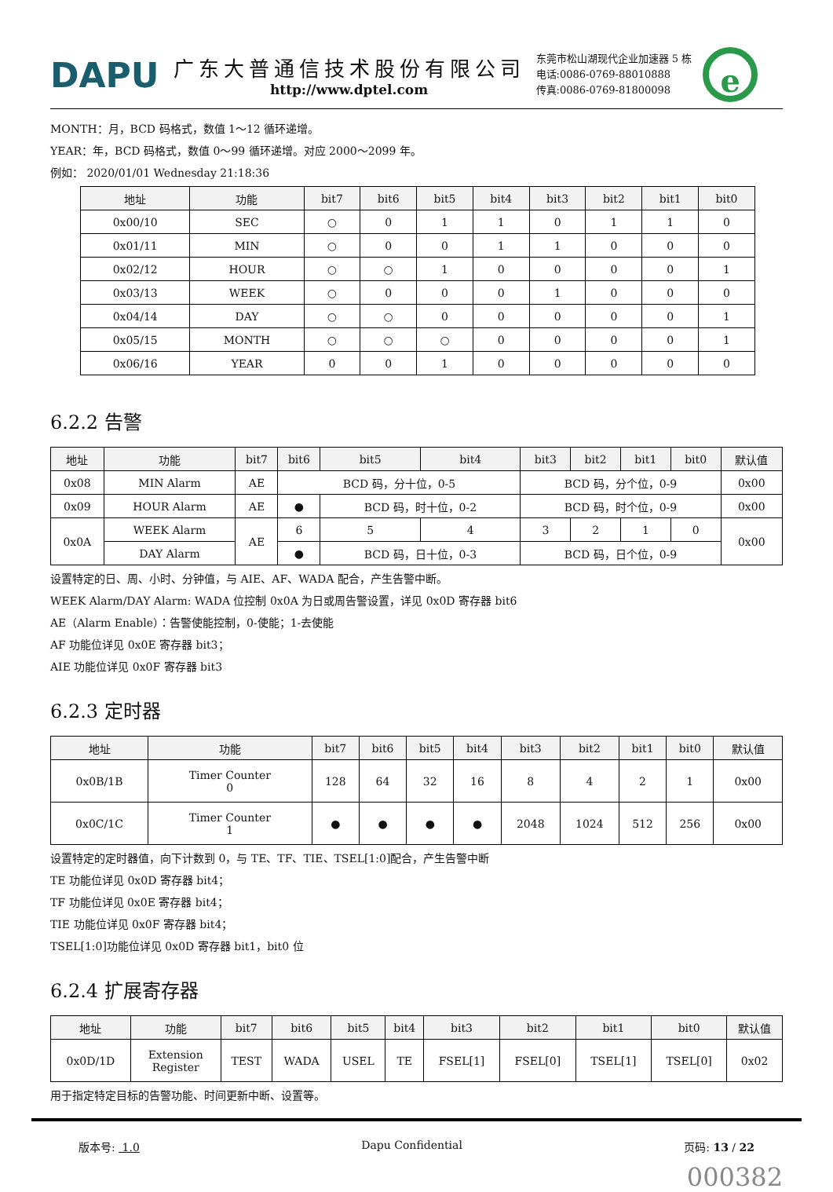DAPU
广东大普通信技术股份有限公司
http://www.dptel.com
东莞市松山湖现代企业加速器 5 栋
电话:0086-0769-88010888
传真:0086-0769-81800098
e
MONTH：月，BCD 码格式，数值 1～12 循环递增。
YEAR：年，BCD 码格式，数值 0～99 循环递增。对应 2000～2099 年。
例如： 2020/01/01 Wednesday 21:18:36
| 地址 | 功能 | bit7 | bit6 | bit5 | bit4 | bit3 | bit2 | bit1 | bit0 |
| --- | --- | --- | --- | --- | --- | --- | --- | --- | --- |
| 0x00/10 | SEC | ○ | 0 | 1 | 1 | 0 | 1 | 1 | 0 |
| 0x01/11 | MIN | ○ | 0 | 0 | 1 | 1 | 0 | 0 | 0 |
| 0x02/12 | HOUR | ○ | ○ | 1 | 0 | 0 | 0 | 0 | 1 |
| 0x03/13 | WEEK | ○ | 0 | 0 | 0 | 1 | 0 | 0 | 0 |
| 0x04/14 | DAY | ○ | ○ | 0 | 0 | 0 | 0 | 0 | 1 |
| 0x05/15 | MONTH | ○ | ○ | ○ | 0 | 0 | 0 | 0 | 1 |
| 0x06/16 | YEAR | 0 | 0 | 1 | 0 | 0 | 0 | 0 | 0 |
6.2.2 告警
| 地址 | 功能 | bit7 | bit6 | bit5 | bit4 | bit3 | bit2 | bit1 | bit0 | 默认值 |
| --- | --- | --- | --- | --- | --- | --- | --- | --- | --- | --- |
| 0x08 | MIN Alarm | AE | BCD 码，分十位，0-5 | | | BCD 码，分个位，0-9 | | | | 0x00 |
| 0x09 | HOUR Alarm | AE | ● | BCD 码，时十位，0-2 | | BCD 码，时个位，0-9 | | | | 0x00 |
| 0x0A | WEEK Alarm | AE | 6 | 5 | 4 | 3 | 2 | 1 | 0 | 0x00 |
| | DAY Alarm | | ● | BCD 码，日十位，0-3 | | BCD 码，日个位，0-9 | | | | |
设置特定的日、周、小时、分钟值，与 AIE、AF、WADA 配合，产生告警中断。
WEEK Alarm/DAY Alarm: WADA 位控制 0x0A 为日或周告警设置，详见 0x0D 寄存器 bit6
AE（Alarm Enable）：告警使能控制，0-使能；1-去使能
AF 功能位详见 0x0E 寄存器 bit3；
AIE 功能位详见 0x0F 寄存器 bit3
6.2.3 定时器
| 地址 | 功能 | bit7 | bit6 | bit5 | bit4 | bit3 | bit2 | bit1 | bit0 | 默认值 |
| --- | --- | --- | --- | --- | --- | --- | --- | --- | --- | --- |
| 0x0B/1B | Timer Counter 0 | 128 | 64 | 32 | 16 | 8 | 4 | 2 | 1 | 0x00 |
| 0x0C/1C | Timer Counter 1 | ● | ● | ● | ● | 2048 | 1024 | 512 | 256 | 0x00 |
设置特定的定时器值，向下计数到 0，与 TE、TF、TIE、TSEL[1:0]配合，产生告警中断
TE 功能位详见 0x0D 寄存器 bit4；
TF 功能位详见 0x0E 寄存器 bit4；
TIE 功能位详见 0x0F 寄存器 bit4；
TSEL[1:0]功能位详见 0x0D 寄存器 bit1，bit0 位
6.2.4 扩展寄存器
| 地址 | 功能 | bit7 | bit6 | bit5 | bit4 | bit3 | bit2 | bit1 | bit0 | 默认值 |
| --- | --- | --- | --- | --- | --- | --- | --- | --- | --- | --- |
| 0x0D/1D | Extension Register | TEST | WADA | USEL | TE | FSEL[1] | FSEL[0] | TSEL[1] | TSEL[0] | 0x02 |
用于指定特定目标的告警功能、时间更新中断、设置等。
版本号: 1.0 Dapu Confidential 页码: 13 / 22
000382